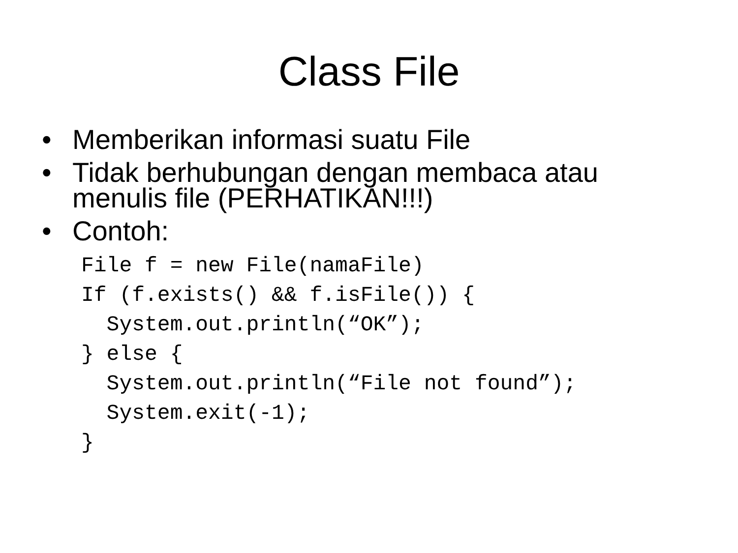Class File
• Memberikan informasi suatu File
• Tidak berhubungan dengan membaca atau
menulis file (PERHATIKAN!!!)
• Contoh:
File f = new File(namaFile)
If (f.exists() && f.isFile()) {
  System.out.println(“OK”);
} else {
  System.out.println(“File not found”);
  System.exit(-1);
}